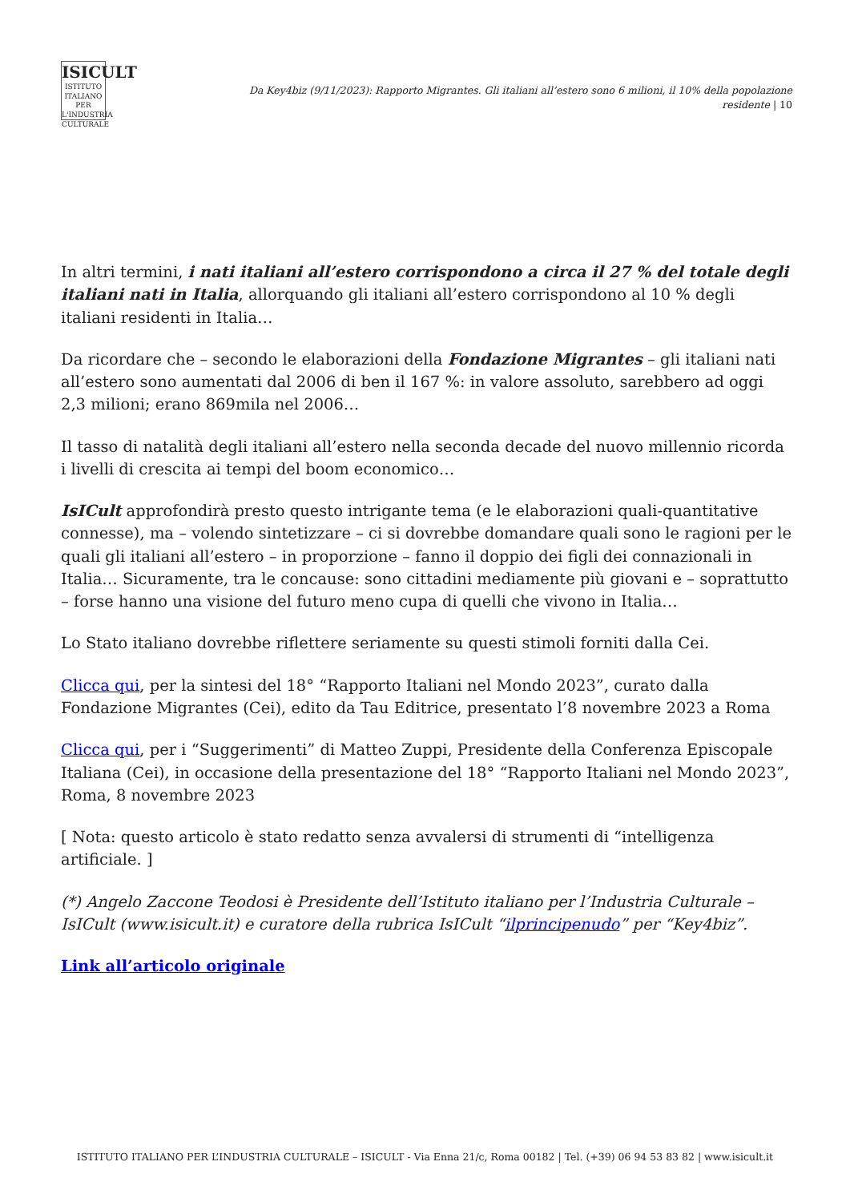ISICULT
ISTITUTO ITALIANO PER L'INDUSTRIA CULTURALE
Da Key4biz (9/11/2023): Rapporto Migrantes. Gli italiani all’estero sono 6 milioni, il 10% della popolazione residente | 10
In altri termini, i nati italiani all’estero corrispondono a circa il 27 % del totale degli italiani nati in Italia, allorquando gli italiani all’estero corrispondono al 10 % degli italiani residenti in Italia…
Da ricordare che – secondo le elaborazioni della Fondazione Migrantes – gli italiani nati all’estero sono aumentati dal 2006 di ben il 167 %: in valore assoluto, sarebbero ad oggi 2,3 milioni; erano 869mila nel 2006…
Il tasso di natalità degli italiani all’estero nella seconda decade del nuovo millennio ricorda i livelli di crescita ai tempi del boom economico…
IsICult approfondirà presto questo intrigante tema (e le elaborazioni quali-quantitative connesse), ma – volendo sintetizzare – ci si dovrebbe domandare quali sono le ragioni per le quali gli italiani all’estero – in proporzione – fanno il doppio dei figli dei connazionali in Italia… Sicuramente, tra le concause: sono cittadini mediamente più giovani e – soprattutto – forse hanno una visione del futuro meno cupa di quelli che vivono in Italia…
Lo Stato italiano dovrebbe riflettere seriamente su questi stimoli forniti dalla Cei.
Clicca qui, per la sintesi del 18° “Rapporto Italiani nel Mondo 2023”, curato dalla Fondazione Migrantes (Cei), edito da Tau Editrice, presentato l’8 novembre 2023 a Roma
Clicca qui, per i “Suggerimenti” di Matteo Zuppi, Presidente della Conferenza Episcopale Italiana (Cei), in occasione della presentazione del 18° “Rapporto Italiani nel Mondo 2023”, Roma, 8 novembre 2023
[ Nota: questo articolo è stato redatto senza avvalersi di strumenti di “intelligenza artificiale. ]
(*) Angelo Zaccone Teodosi è Presidente dell’Istituto italiano per l’Industria Culturale – IsICult (www.isicult.it) e curatore della rubrica IsICult “ilprincipenudo” per “Key4biz”.
Link all’articolo originale
ISTITUTO ITALIANO PER L’INDUSTRIA CULTURALE – ISICULT - Via Enna 21/c, Roma 00182 | Tel. (+39) 06 94 53 83 82 | www.isicult.it